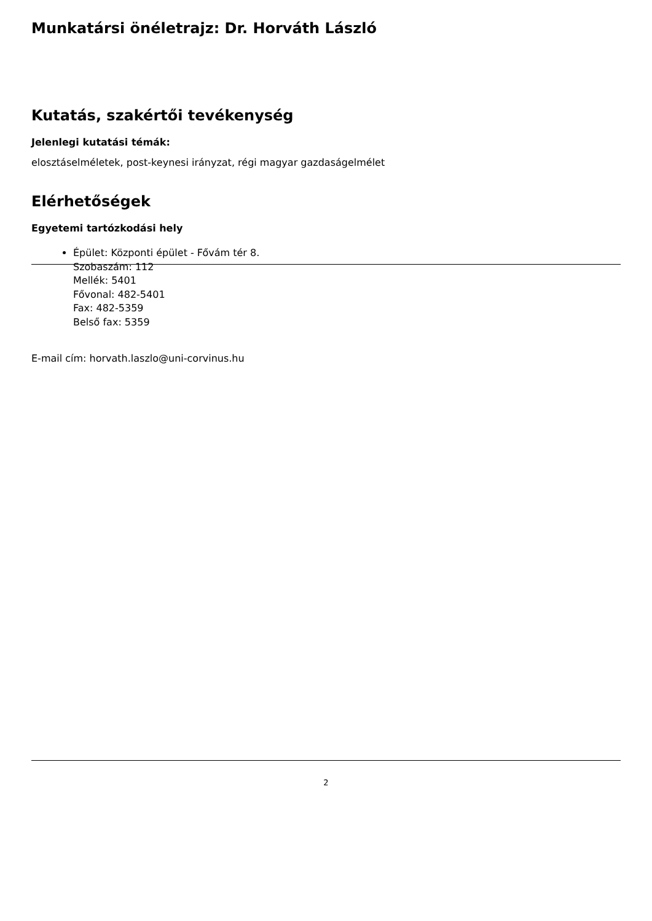Munkatársi önéletrajz: Dr. Horváth László
Kutatás, szakértői tevékenység
Jelenlegi kutatási témák:
elosztáselméletek, post-keynesi irányzat, régi magyar gazdaságelmélet
Elérhetőségek
Egyetemi tartózkodási hely
Épület: Központi épület - Fővám tér 8.
Szobaszám: 112
Mellék: 5401
Fővonal: 482-5401
Fax: 482-5359
Belső fax: 5359
E-mail cím: horvath.laszlo@uni-corvinus.hu
2